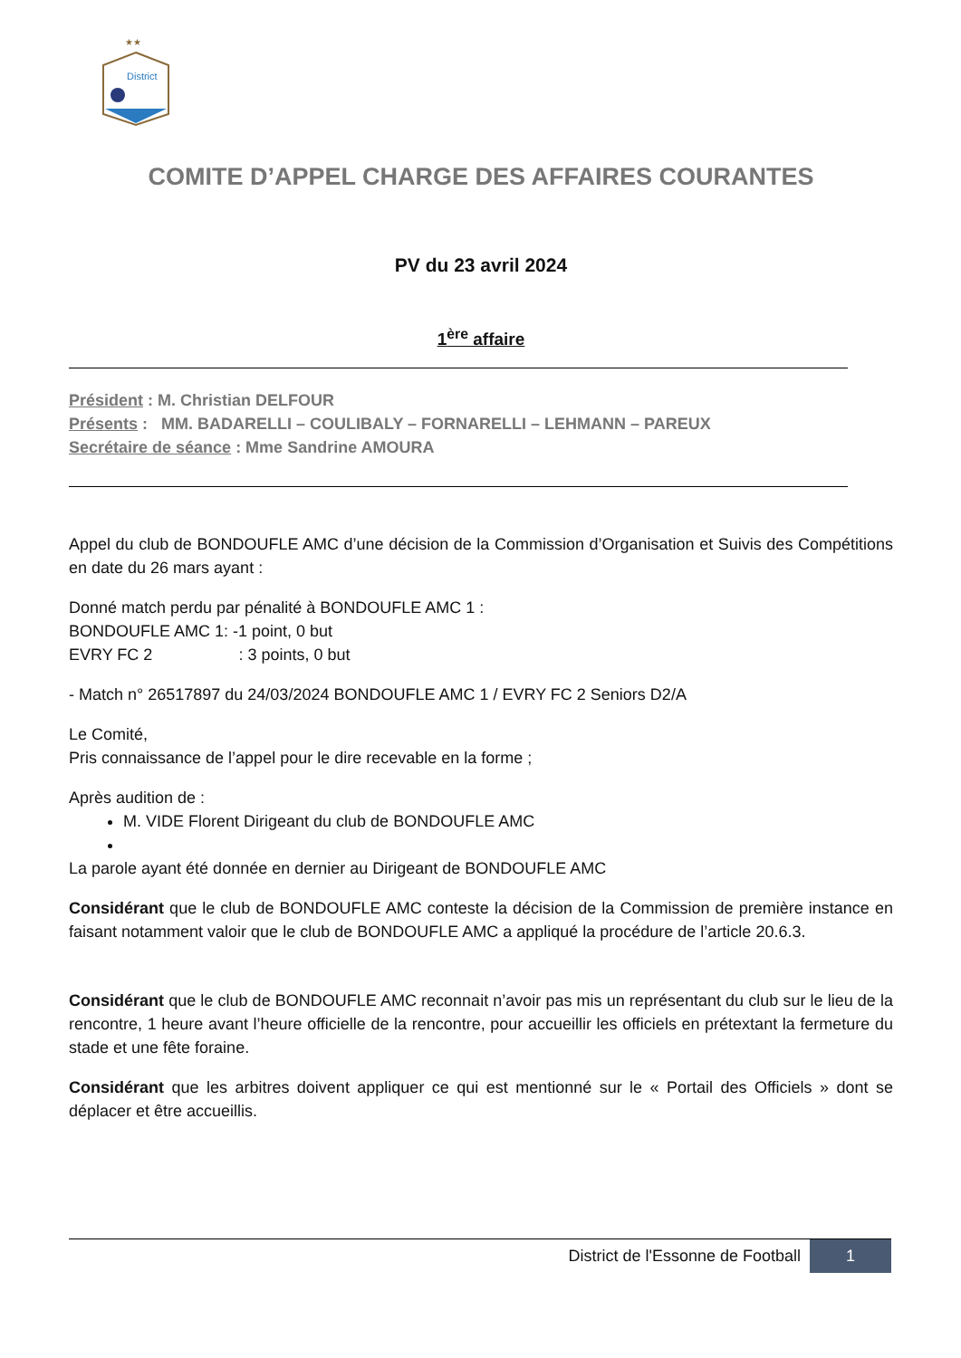★★
District
COMITE D’APPEL CHARGE DES AFFAIRES COURANTES
PV du 23 avril 2024
1<sup>ère</sup> affaire
Président : M. Christian DELFOUR
Présents : MM. BADARELLI – COULIBALY – FORNARELLI – LEHMANN – PAREUX
Secrétaire de séance : Mme Sandrine AMOURA
Appel du club de BONDOUFLE AMC d’une décision de la Commission d’Organisation et Suivis des Compétitions en date du 26 mars ayant :
Donné match perdu par pénalité à BONDOUFLE AMC 1 :
BONDOUFLE AMC 1: -1 point, 0 but
EVRY FC 2 : 3 points, 0 but
- Match n° 26517897 du 24/03/2024 BONDOUFLE AMC 1 / EVRY FC 2 Seniors D2/A
Le Comité,
Pris connaissance de l’appel pour le dire recevable en la forme ;
Après audition de :
M. VIDE Florent Dirigeant du club de BONDOUFLE AMC
La parole ayant été donnée en dernier au Dirigeant de BONDOUFLE AMC
Considérant que le club de BONDOUFLE AMC conteste la décision de la Commission de première instance en faisant notamment valoir que le club de BONDOUFLE AMC a appliqué la procédure de l’article 20.6.3.
Considérant que le club de BONDOUFLE AMC reconnait n’avoir pas mis un représentant du club sur le lieu de la rencontre, 1 heure avant l’heure officielle de la rencontre, pour accueillir les officiels en prétextant la fermeture du stade et une fête foraine.
Considérant que les arbitres doivent appliquer ce qui est mentionné sur le « Portail des Officiels » dont se déplacer et être accueillis.
District de l'Essonne de Football 1